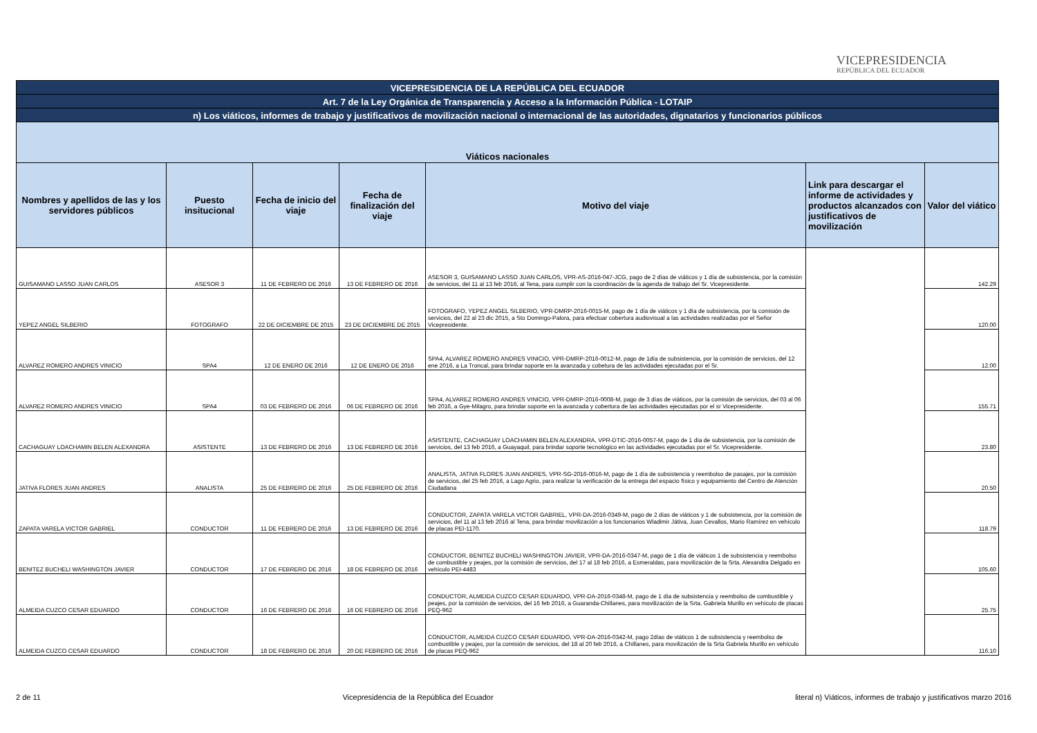VICEPRESIDENCIA
REPÚBLICA DEL ECUADOR
| VICEPRESIDENCIA DE LA REPÚBLICA DEL ECUADOR | | | | | | |
| Art. 7 de la Ley Orgánica de Transparencia y Acceso a la Información Pública - LOTAIP | | | | | | |
| n) Los viáticos, informes de trabajo y justificativos de movilización nacional o internacional de las autoridades, dignatarios y funcionarios públicos | | | | | | |
| Viáticos nacionales | | | | | | |
| Nombres y apellidos de las y los servidores públicos | Puesto insitucional | Fecha de inicio del viaje | Fecha de finalización del viaje | Motivo del viaje | Link para descargar el informe de actividades y productos alcanzados con justificativos de movilización | Valor del viático |
| GUISAMANO LASSO JUAN CARLOS | ASESOR 3 | 11 DE FEBRERO DE 2016 | 13 DE FEBRERO DE 2016 | ASESOR 3, GUISAMANO LASSO JUAN CARLOS, VPR-AS-2016-047-JCG, pago de 2 días de viáticos y 1 día de subsistencia, por la comisión de servicios, del 11 al 13 feb 2016, al Tena, para cumplir con la coordinación de la agenda de trabajo del Sr. Vicepresidente. | | 142.29 |
| YEPEZ ANGEL SILBERIO | FOTOGRAFO | 22 DE DICIEMBRE DE 2015 | 23 DE DICIEMBRE DE 2015 | FOTOGRAFO, YEPEZ ANGEL SILBERIO, VPR-DMRP-2016-0015-M, pago de 1 día de viáticos y 1 día de subsistencia, por la comisión de servicios, del 22 al 23 dic 2015, a Sto Domingo-Palora, para efectuar cobertura audiovisual a las actividades realizadas por el Señor Vicepresidente. | | 120.00 |
| ALVAREZ ROMERO ANDRES VINICIO | SPA4 | 12 DE ENERO DE 2016 | 12 DE ENERO DE 2016 | SPA4, ALVAREZ ROMERO ANDRES VINICIO, VPR-DMRP-2016-0012-M, pago de 1día de subsistencia, por la comisión de servicios, del 12 ene 2016, a La Troncal, para brindar soporte en la avanzada y cobetura de las actividades ejecutadas por el Sr. | | 12.00 |
| ALVAREZ ROMERO ANDRES VINICIO | SPA4 | 03 DE FEBRERO DE 2016 | 06 DE FEBRERO DE 2016 | SPA4, ALVAREZ ROMERO ANDRES VINICIO, VPR-DMRP-2016-0008-M, pago de 3 días de viáticos, por la comisión de servicios, del 03 al 06 feb 2016, a Gye-Milagro, para brindar soporte en la avanzada y cobertura de las actividades ejecutadas por el sr Vicepresidente. | | 155.71 |
| CACHAGUAY LOACHAMIN BELEN ALEXANDRA | ASISTENTE | 13 DE FEBRERO DE 2016 | 13 DE FEBRERO DE 2016 | ASISTENTE, CACHAGUAY LOACHAMIN BELEN ALEXANDRA, VPR-DTIC-2016-0057-M, pago de 1 día de subsistencia, por la comisión de servicios, del 13 feb 2016, a Guayaquil, para brindar soporte tecnológico en las actividades ejecutadas por el Sr. Vicepresidente. | | 23.80 |
| JATIVA FLORES JUAN ANDRES | ANALISTA | 25 DE FEBRERO DE 2016 | 25 DE FEBRERO DE 2016 | ANALISTA, JATIVA FLORES JUAN ANDRES, VPR-SG-2016-0016-M, pago de 1 día de subsistencia y reembolso de pasajes, por la comisión de servicios, del 25 feb 2016, a Lago Agrio, para realizar la verificación de la entrega del espacio físico y equipamiento del Centro de Atención Ciudadana | | 20.50 |
| ZAPATA VARELA VICTOR GABRIEL | CONDUCTOR | 11 DE FEBRERO DE 2016 | 13 DE FEBRERO DE 2016 | CONDUCTOR, ZAPATA VARELA VICTOR GABRIEL, VPR-DA-2016-0349-M, pago de 2 días de viáticos y 1 de subsistencia, por la comisión de servicios, del 11 al 13 feb 2016 al Tena, para brindar movilización a los funcionarios Wladimir Játiva, Juan Cevallos, Mario Ramírez en vehículo de placas PEI-1170. | | 118.79 |
| BENITEZ BUCHELI WASHINGTON JAVIER | CONDUCTOR | 17 DE FEBRERO DE 2016 | 18 DE FEBRERO DE 2016 | CONDUCTOR, BENITEZ BUCHELI WASHINGTON JAVIER, VPR-DA-2016-0347-M, pago de 1 día de viáticos 1 de subsistencia y reembolso de combustible y peajes, por la comisión de servicios, del 17 al 18 feb 2016, a Esmeraldas, para movilización de la Srta. Alexandra Delgado en vehículo PEI-4483 | | 105.60 |
| ALMEIDA CUZCO CESAR EDUARDO | CONDUCTOR | 16 DE FEBRERO DE 2016 | 16 DE FEBRERO DE 2016 | CONDUCTOR, ALMEIDA CUZCO CESAR EDUARDO, VPR-DA-2016-0348-M, pago de 1 día de subsistencia y reembolso de combustible y peajes, por la comisión de servicios, del 16 feb 2016, a Guaranda-Chillanes, para movilización de la Srta. Gabriela Murillo en vehículo de placas PEQ-962 | | 25.75 |
| ALMEIDA CUZCO CESAR EDUARDO | CONDUCTOR | 18 DE FEBRERO DE 2016 | 20 DE FEBRERO DE 2016 | CONDUCTOR, ALMEIDA CUZCO CESAR EDUARDO, VPR-DA-2016-0342-M, pago 2días de viáticos 1 de subsistencia y reembolso de combustible y peajes, por la comisión de servicios, del 18 al 20 feb 2016, a Chillanes, para movilización de la Srta Gabriela Murillo en vehículo de placas PEQ-962 | | 116.10 |
2 de 11 Vicepresidencia de la República del Ecuador literal n) Viáticos, informes de trabajo y justificativos marzo 2016